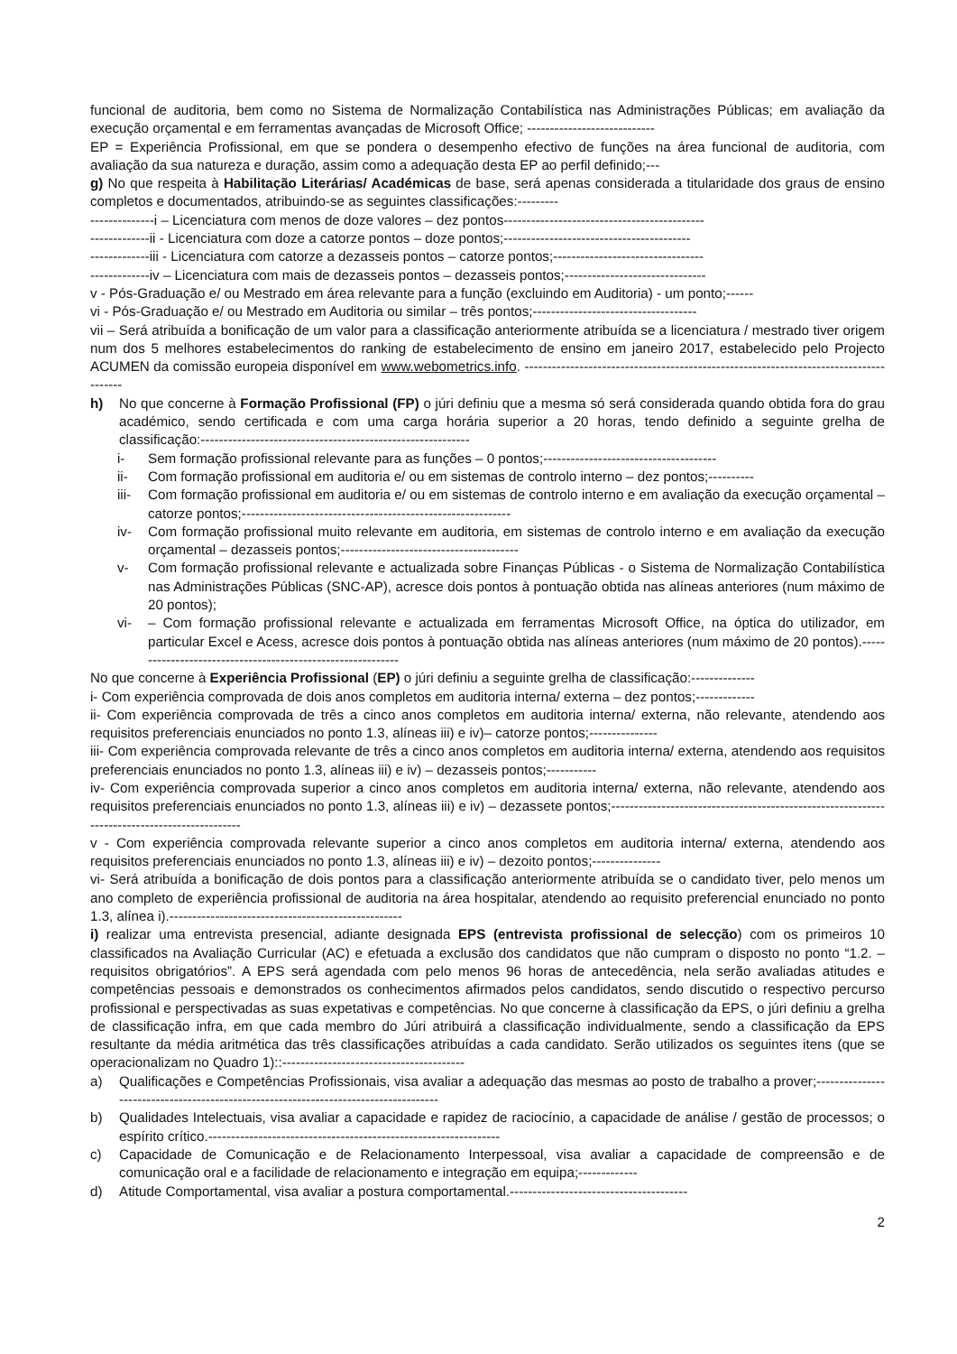funcional de auditoria, bem como no Sistema de Normalização Contabilística nas Administrações Públicas; em avaliação da execução orçamental e em ferramentas avançadas de Microsoft Office; ----------------------------
EP = Experiência Profissional, em que se pondera o desempenho efectivo de funções na área funcional de auditoria, com avaliação da sua natureza e duração, assim como a adequação desta EP ao perfil definido;---
g) No que respeita à Habilitação Literárias/ Académicas de base, será apenas considerada a titularidade dos graus de ensino completos e documentados, atribuindo-se as seguintes classificações:---------
--------------i – Licenciatura com menos de doze valores – dez pontos--------------------------------------------
-------------ii - Licenciatura com doze a catorze pontos – doze pontos;-----------------------------------------
-------------iii - Licenciatura com catorze a dezasseis pontos – catorze pontos;---------------------------------
-------------iv – Licenciatura com mais de dezasseis pontos – dezasseis pontos;-------------------------------
v - Pós-Graduação e/ ou Mestrado em área relevante para a função (excluindo em Auditoria) - um ponto;------
vi - Pós-Graduação e/ ou Mestrado em Auditoria ou similar – três pontos;------------------------------------
vii – Será atribuída a bonificação de um valor para a classificação anteriormente atribuída se a licenciatura / mestrado tiver origem num dos 5 melhores estabelecimentos do ranking de estabelecimento de ensino em janeiro 2017, estabelecido pelo Projecto ACUMEN da comissão europeia disponível em www.webometrics.info. --------------------------------------------------------------------------------------
h) No que concerne à Formação Profissional (FP) o júri definiu que a mesma só será considerada quando obtida fora do grau académico, sendo certificada e com uma carga horária superior a 20 horas, tendo definido a seguinte grelha de classificação:-----------------------------------------------------------
i- Sem formação profissional relevante para as funções – 0 pontos;--------------------------------------
ii- Com formação profissional em auditoria e/ ou em sistemas de controlo interno – dez pontos;----------
iii- Com formação profissional em auditoria e/ ou em sistemas de controlo interno e em avaliação da execução orçamental – catorze pontos;-----------------------------------------------------------
iv- Com formação profissional muito relevante em auditoria, em sistemas de controlo interno e em avaliação da execução orçamental – dezasseis pontos;---------------------------------------
v- Com formação profissional relevante e actualizada sobre Finanças Públicas - o Sistema de Normalização Contabilística nas Administrações Públicas (SNC-AP), acresce dois pontos à pontuação obtida nas alíneas anteriores (num máximo de 20 pontos);
vi- – Com formação profissional relevante e actualizada em ferramentas Microsoft Office, na óptica do utilizador, em particular Excel e Acess, acresce dois pontos à pontuação obtida nas alíneas anteriores (num máximo de 20 pontos).------------------------------------------------------------
No que concerne à Experiência Profissional (EP) o júri definiu a seguinte grelha de classificação:--------------
i- Com experiência comprovada de dois anos completos em auditoria interna/ externa – dez pontos;-------------
ii- Com experiência comprovada de três a cinco anos completos em auditoria interna/ externa, não relevante, atendendo aos requisitos preferenciais enunciados no ponto 1.3, alíneas iii) e iv)– catorze pontos;---------------
iii- Com experiência comprovada relevante de três a cinco anos completos em auditoria interna/ externa, atendendo aos requisitos preferenciais enunciados no ponto 1.3, alíneas iii) e iv) – dezasseis pontos;-----------
iv- Com experiência comprovada superior a cinco anos completos em auditoria interna/ externa, não relevante, atendendo aos requisitos preferenciais enunciados no ponto 1.3, alíneas iii) e iv) – dezassete pontos;---------------------------------------------------------------------------------------------
v - Com experiência comprovada relevante superior a cinco anos completos em auditoria interna/ externa, atendendo aos requisitos preferenciais enunciados no ponto 1.3, alíneas iii) e iv) – dezoito pontos;---------------
vi- Será atribuída a bonificação de dois pontos para a classificação anteriormente atribuída se o candidato tiver, pelo menos um ano completo de experiência profissional de auditoria na área hospitalar, atendendo ao requisito preferencial enunciado no ponto 1.3, alínea i).---------------------------------------------------
i) realizar uma entrevista presencial, adiante designada EPS (entrevista profissional de selecção) com os primeiros 10 classificados na Avaliação Curricular (AC) e efetuada a exclusão dos candidatos que não cumpram o disposto no ponto “1.2. – requisitos obrigatórios”. A EPS será agendada com pelo menos 96 horas de antecedência, nela serão avaliadas atitudes e competências pessoais e demonstrados os conhecimentos afirmados pelos candidatos, sendo discutido o respectivo percurso profissional e perspectivadas as suas expetativas e competências. No que concerne à classificação da EPS, o júri definiu a grelha de classificação infra, em que cada membro do Júri atribuirá a classificação individualmente, sendo a classificação da EPS resultante da média aritmética das três classificações atribuídas a cada candidato. Serão utilizados os seguintes itens (que se operacionalizam no Quadro 1)::----------------------------------------
a) Qualificações e Competências Profissionais, visa avaliar a adequação das mesmas ao posto de trabalho a prover;-------------------------------------------------------------------------------------
b) Qualidades Intelectuais, visa avaliar a capacidade e rapidez de raciocínio, a capacidade de análise / gestão de processos; o espírito crítico.----------------------------------------------------------------
c) Capacidade de Comunicação e de Relacionamento Interpessoal, visa avaliar a capacidade de compreensão e de comunicação oral e a facilidade de relacionamento e integração em equipa;-------------
d) Atitude Comportamental, visa avaliar a postura comportamental.---------------------------------------
2